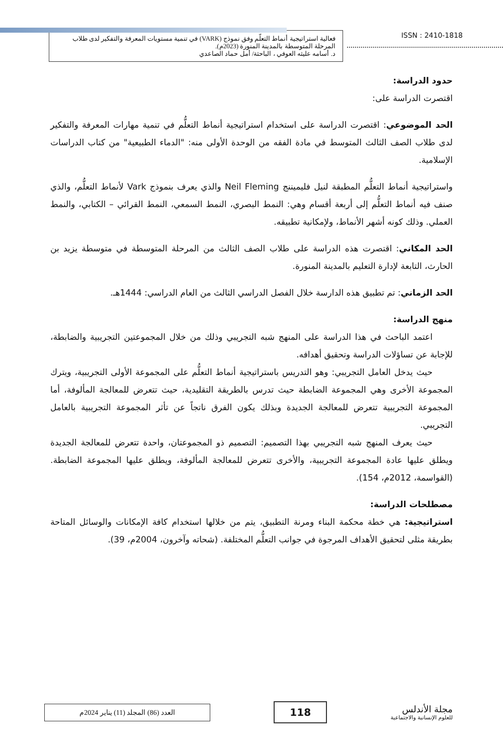فعالية استراتيجية أنماط التعلّم وفق نموذج (VARK) في تنمية مستويات المعرفة والتفكير لدى طلاب المرحلة المتوسطة بالمدينة المنورة (2023م).
د. أسامه عليثه العوفي ، الباحثة/ أمل حماد الصاعدي
ISSN : 2410-1818
حدود الدراسة:
اقتصرت الدراسة على:
الحد الموضوعي: اقتصرت الدراسة على استخدام استراتيجية أنماط التعلُّم في تنمية مهارات المعرفة والتفكير لدى طلاب الصف الثالث المتوسط في مادة الفقه من الوحدة الأولى منه: "الدماء الطبيعية" من كتاب الدراسات الإسلامية.
واستراتيجية أنماط التعلُّم المطبقة لنيل فليميننج Neil Fleming والذي يعرف بنموذج Vark لأنماط التعلُّم، والذي صنف فيه أنماط التعلُّم إلى أربعة أقسام وهي: النمط البصري، النمط السمعي، النمط القرائي – الكتابي، والنمط العملي. وذلك كونه أشهر الأنماط، ولإمكانية تطبيقه.
الحد المكاني: اقتصرت هذه الدراسة على طلاب الصف الثالث من المرحلة المتوسطة في متوسطة يزيد بن الحارث، التابعة لإدارة التعليم بالمدينة المنورة.
الحد الزماني: تم تطبيق هذه الدارسة خلال الفصل الدراسي الثالث من العام الدراسي: 1444هـ.
منهج الدراسة:
اعتمد الباحث في هذا الدراسة على المنهج شبه التجريبي وذلك من خلال المجموعتين التجريبية والضابطة، للإجابة عن تساؤلات الدراسة وتحقيق أهدافه.
حيث يدخل العامل التجريبي: وهو التدريس باستراتيجية أنماط التعلُّم على المجموعة الأولى التجريبية، ويترك المجموعة الأخرى وهي المجموعة الضابطة حيث تدرس بالطريقة التقليدية، حيث تتعرض للمعالجة المألوفة، أما المجموعة التجريبية تتعرض للمعالجة الجديدة وبذلك يكون الفرق ناتجاً عن تأثر المجموعة التجريبية بالعامل التجريبي.
حيث يعرف المنهج شبه التجريبي بهذا التصميم: التصميم ذو المجموعتان، واحدة تتعرض للمعالجة الجديدة ويطلق عليها عادة المجموعة التجريبية، والأخرى تتعرض للمعالجة المألوفة، ويطلق عليها المجموعة الضابطة. (القواسمة، 2012م، 154).
مصطلحات الدراسة:
استراتيجية: هي خطة محكمة البناء ومرنة التطبيق، يتم من خلالها استخدام كافة الإمكانات والوسائل المتاحة بطريقة مثلى لتحقيق الأهداف المرجوة في جوانب التعلُّم المختلفة. (شحاته وآخرون، 2004م، 39).
العدد (86) المجلد (11) يناير 2024م
118
مجلة الأندلس
للعلوم الإنسانية والاجتماعية